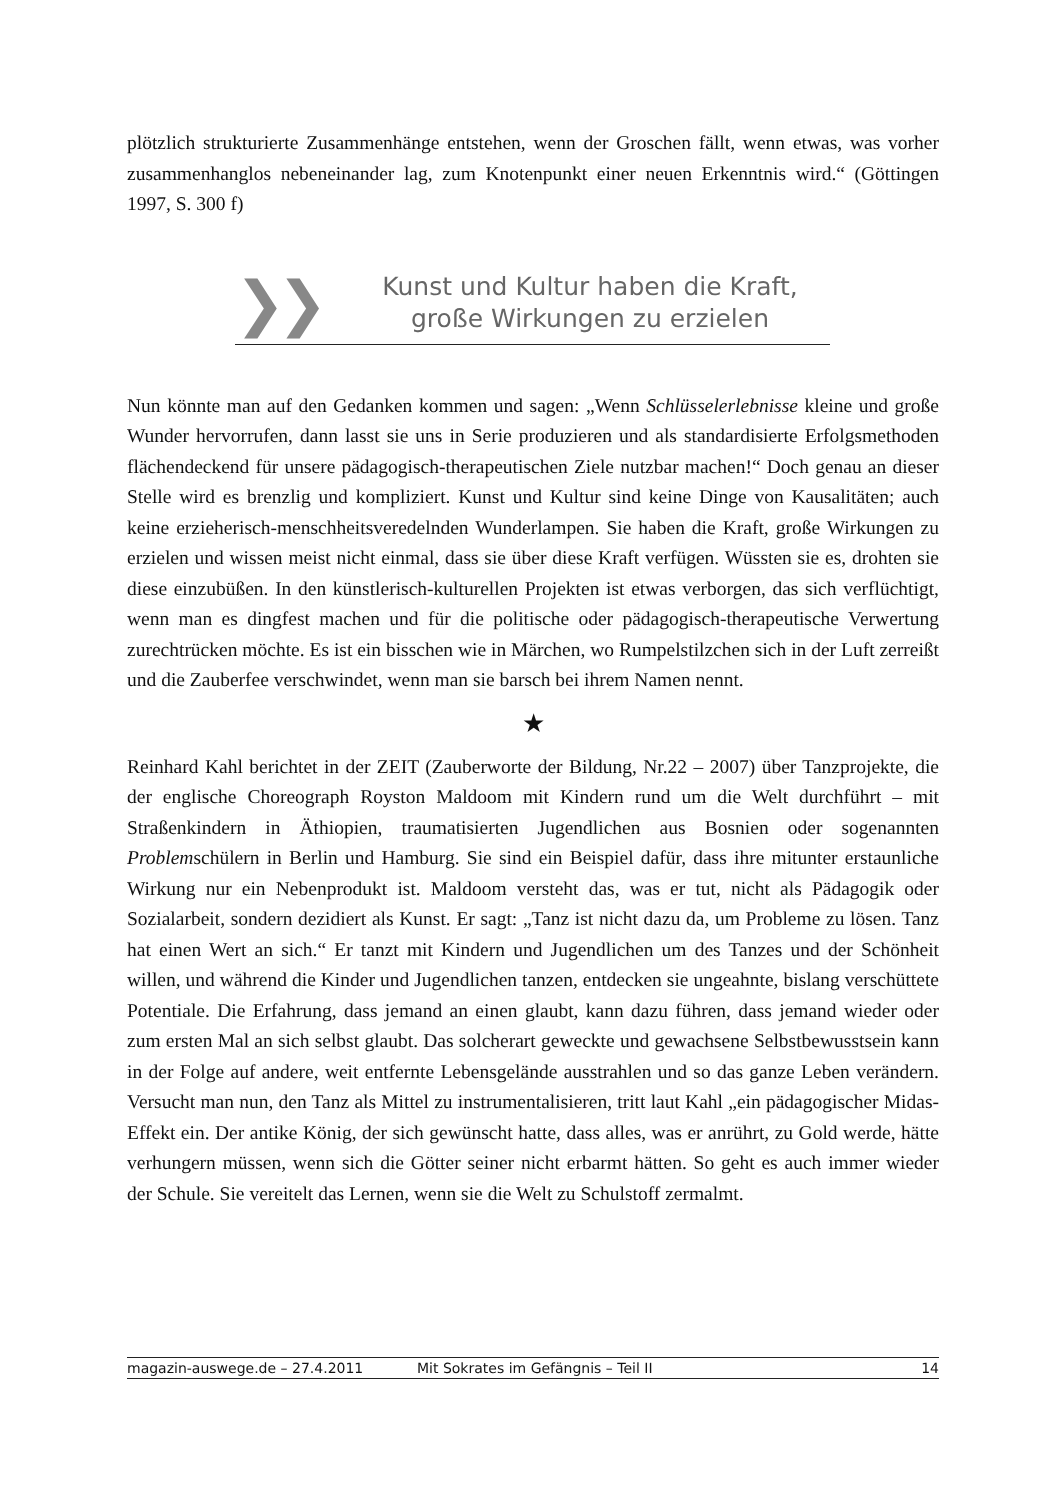plötzlich strukturierte Zusammenhänge entstehen, wenn der Groschen fällt, wenn etwas, was vorher zusammenhanglos nebeneinander lag, zum Knotenpunkt einer neuen Erkenntnis wird.“ (Göttingen 1997, S. 300 f)
❯❯
Kunst und Kultur haben die Kraft,
große Wirkungen zu erzielen
Nun könnte man auf den Gedanken kommen und sagen: „Wenn Schlüsselerlebnisse kleine und große Wunder hervorrufen, dann lasst sie uns in Serie produzieren und als standardisierte Erfolgsmethoden flächendeckend für unsere pädagogisch-therapeutischen Ziele nutzbar machen!“ Doch genau an dieser Stelle wird es brenzlig und kompliziert. Kunst und Kultur sind keine Dinge von Kausalitäten; auch keine erzieherisch-menschheitsveredelnden Wunderlampen. Sie haben die Kraft, große Wirkungen zu erzielen und wissen meist nicht einmal, dass sie über diese Kraft verfügen. Wüssten sie es, drohten sie diese einzubüßen. In den künstlerisch-kulturellen Projekten ist etwas verborgen, das sich verflüchtigt, wenn man es dingfest machen und für die politische oder pädagogisch-therapeutische Verwertung zurechtrücken möchte. Es ist ein bisschen wie in Märchen, wo Rumpelstilzchen sich in der Luft zerreißt und die Zauberfee verschwindet, wenn man sie barsch bei ihrem Namen nennt.
★
Reinhard Kahl berichtet in der ZEIT (Zauberworte der Bildung, Nr.22 – 2007) über Tanzprojekte, die der englische Choreograph Royston Maldoom mit Kindern rund um die Welt durchführt – mit Straßenkindern in Äthiopien, traumatisierten Jugendlichen aus Bosnien oder sogenannten Problemschülern in Berlin und Hamburg. Sie sind ein Beispiel dafür, dass ihre mitunter erstaunliche Wirkung nur ein Nebenprodukt ist. Maldoom versteht das, was er tut, nicht als Pädagogik oder Sozialarbeit, sondern dezidiert als Kunst. Er sagt: „Tanz ist nicht dazu da, um Probleme zu lösen. Tanz hat einen Wert an sich.“ Er tanzt mit Kindern und Jugendlichen um des Tanzes und der Schönheit willen, und während die Kinder und Jugendlichen tanzen, entdecken sie ungeahnte, bislang verschüttete Potentiale. Die Erfahrung, dass jemand an einen glaubt, kann dazu führen, dass jemand wieder oder zum ersten Mal an sich selbst glaubt. Das solcherart geweckte und gewachsene Selbstbewusstsein kann in der Folge auf andere, weit entfernte Lebensgelände ausstrahlen und so das ganze Leben verändern. Versucht man nun, den Tanz als Mittel zu instrumentalisieren, tritt laut Kahl „ein pädagogischer Midas-Effekt ein. Der antike König, der sich gewünscht hatte, dass alles, was er anrührt, zu Gold werde, hätte verhungern müssen, wenn sich die Götter seiner nicht erbarmt hätten. So geht es auch immer wieder der Schule. Sie vereitelt das Lernen, wenn sie die Welt zu Schulstoff zermalmt.
magazin-auswege.de – 27.4.2011 Mit Sokrates im Gefängnis – Teil II 14